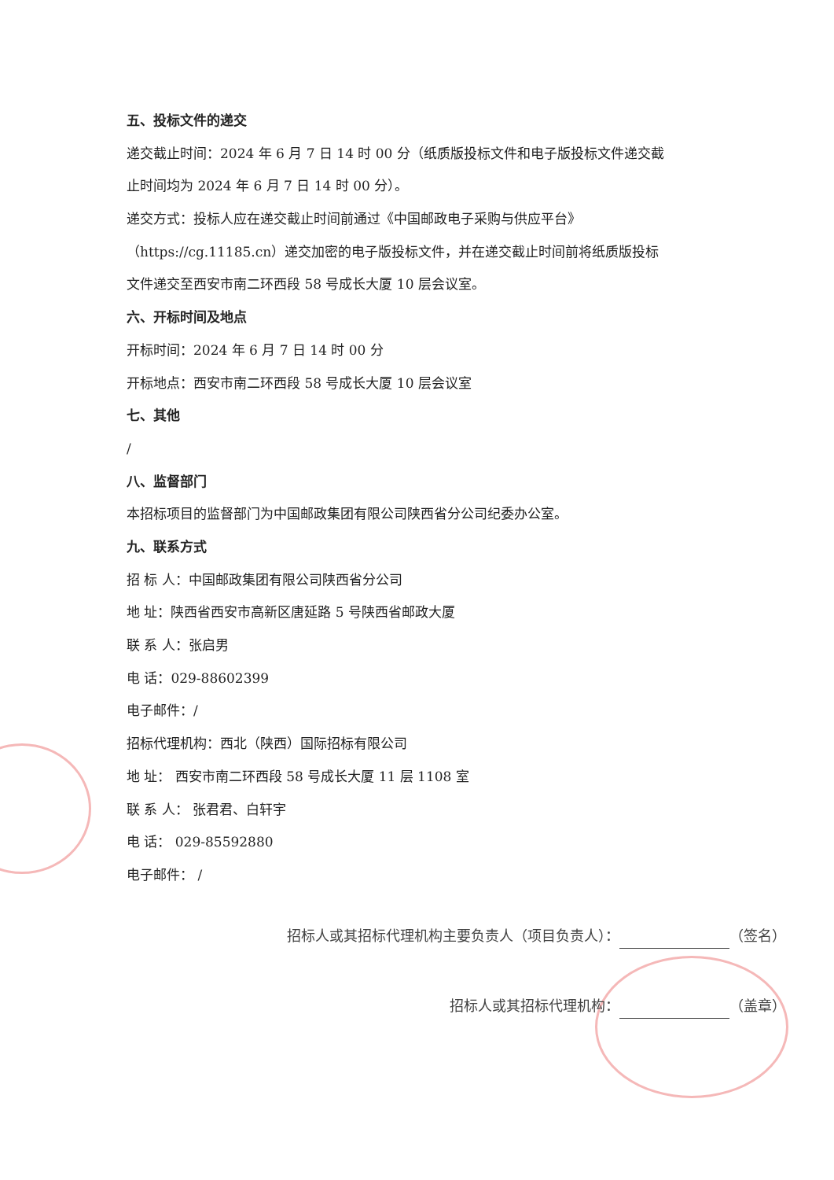五、投标文件的递交
递交截止时间：2024 年 6 月 7 日 14 时 00 分（纸质版投标文件和电子版投标文件递交截
止时间均为 2024 年 6 月 7 日 14 时 00 分）。
递交方式：投标人应在递交截止时间前通过《中国邮政电子采购与供应平台》
（https://cg.11185.cn）递交加密的电子版投标文件，并在递交截止时间前将纸质版投标
文件递交至西安市南二环西段 58 号成长大厦 10 层会议室。
六、开标时间及地点
开标时间：2024 年 6 月 7 日 14 时 00 分
开标地点：西安市南二环西段 58 号成长大厦 10 层会议室
七、其他
/
八、监督部门
本招标项目的监督部门为中国邮政集团有限公司陕西省分公司纪委办公室。
九、联系方式
招 标 人：中国邮政集团有限公司陕西省分公司
地 址：陕西省西安市高新区唐延路 5 号陕西省邮政大厦
联 系 人：张启男
电 话：029-88602399
电子邮件：/
招标代理机构：西北（陕西）国际招标有限公司
地 址： 西安市南二环西段 58 号成长大厦 11 层 1108 室
联 系 人： 张君君、白轩宇
电 话： 029-85592880
电子邮件： /
招标人或其招标代理机构主要负责人（项目负责人）： （签名）
招标人或其招标代理机构： （盖章）